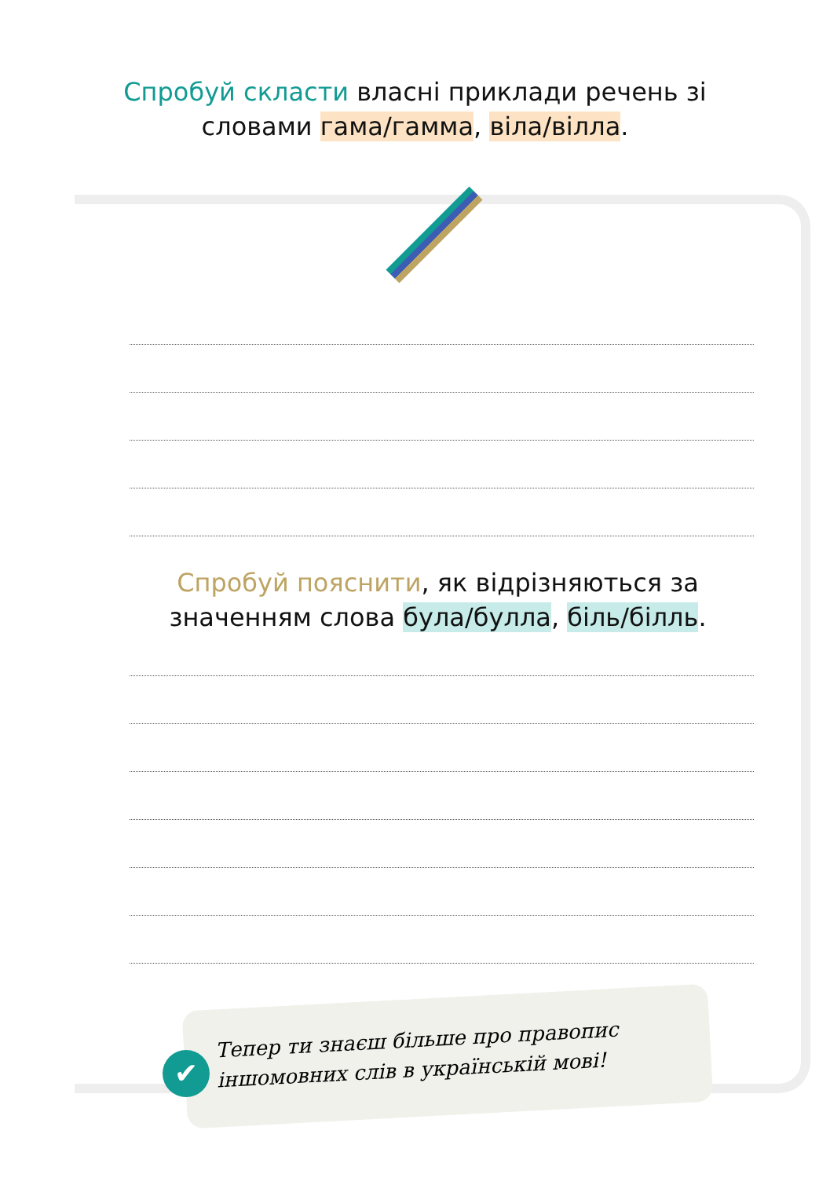Спробуй скласти власні приклади речень зі
словами гама/гамма, віла/вілла.
Спробуй пояснити, як відрізняються за
значенням слова була/булла, біль/білль.
✔
Тепер ти знаєш більше про правопис
іншомовних слів в українській мові!